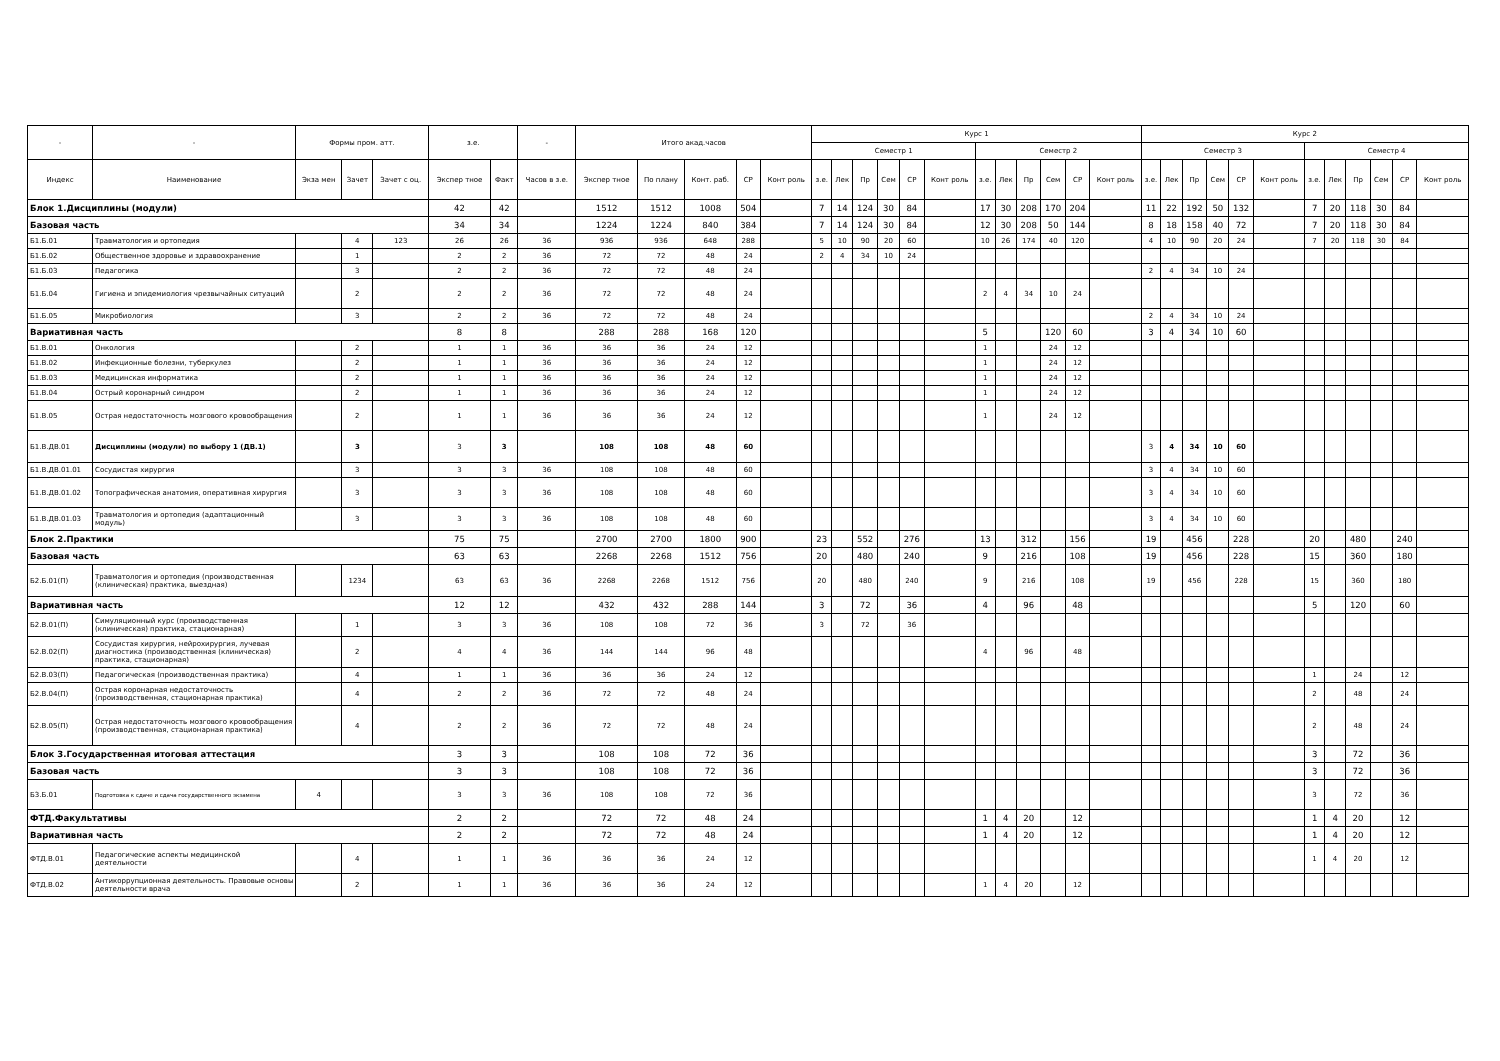| - | - | Формы пром. атт. | | | з.е. | | - | Итого акад.часов | | | | | Курс 1 | | | | | | | | | | | | Курс 2 | | | | | | | | | | | |
| --- | --- | --- | --- | --- | --- | --- | --- | --- | --- | --- | --- | --- | --- | --- | --- | --- | --- | --- | --- | --- | --- | --- | --- | --- | --- | --- | --- | --- | --- | --- | --- | --- | --- | --- | --- | --- |
| | | | | | | | | | | | | | Семестр 1 | | | | | | Семестр 2 | | | | | | Семестр 3 | | | | | | Семестр 4 | | | | | |
| Индекс | Наименование | Экза мен | Зачет | Зачет с оц. | Экспер тное | Факт | Часов в з.е. | Экспер тное | По плану | Конт. раб. | СР | Конт роль | з.е. | Лек | Пр | Сем | СР | Конт роль | з.е. | Лек | Пр | Сем | СР | Конт роль | з.е. | Лек | Пр | Сем | СР | Конт роль | з.е. | Лек | Пр | Сем | СР | Конт роль |
| Блок 1.Дисциплины (модули) | | | | | 42 | 42 | | 1512 | 1512 | 1008 | 504 | | 7 | 14 | 124 | 30 | 84 | | 17 | 30 | 208 | 170 | 204 | | 11 | 22 | 192 | 50 | 132 | | 7 | 20 | 118 | 30 | 84 | |
| Базовая часть | | | | | 34 | 34 | | 1224 | 1224 | 840 | 384 | | 7 | 14 | 124 | 30 | 84 | | 12 | 30 | 208 | 50 | 144 | | 8 | 18 | 158 | 40 | 72 | | 7 | 20 | 118 | 30 | 84 | |
| Б1.Б.01 | Травматология и ортопедия | | 4 | 123 | 26 | 26 | 36 | 936 | 936 | 648 | 288 | | 5 | 10 | 90 | 20 | 60 | | 10 | 26 | 174 | 40 | 120 | | 4 | 10 | 90 | 20 | 24 | | 7 | 20 | 118 | 30 | 84 | |
| Б1.Б.02 | Общественное здоровье и здравоохранение | | 1 | | 2 | 2 | 36 | 72 | 72 | 48 | 24 | | 2 | 4 | 34 | 10 | 24 | | | | | | | | | | | | | | | | | | | |
| Б1.Б.03 | Педагогика | | 3 | | 2 | 2 | 36 | 72 | 72 | 48 | 24 | | | | | | | | | | | | | | 2 | 4 | 34 | 10 | 24 | | | | | | | |
| Б1.Б.04 | Гигиена и эпидемиология чрезвычайных ситуаций | | 2 | | 2 | 2 | 36 | 72 | 72 | 48 | 24 | | | | | | | | 2 | 4 | 34 | 10 | 24 | | | | | | | | | | | | | |
| Б1.Б.05 | Микробиология | | 3 | | 2 | 2 | 36 | 72 | 72 | 48 | 24 | | | | | | | | | | | | | | 2 | 4 | 34 | 10 | 24 | | | | | | | |
| Вариативная часть | | | | | 8 | 8 | | 288 | 288 | 168 | 120 | | | | | | | | 5 | | | 120 | 60 | | 3 | 4 | 34 | 10 | 60 | | | | | | | |
| Б1.В.01 | Онкология | | 2 | | 1 | 1 | 36 | 36 | 36 | 24 | 12 | | | | | | | | 1 | | | 24 | 12 | | | | | | | | | | | | | |
| Б1.В.02 | Инфекционные болезни, туберкулез | | 2 | | 1 | 1 | 36 | 36 | 36 | 24 | 12 | | | | | | | | 1 | | | 24 | 12 | | | | | | | | | | | | | |
| Б1.В.03 | Медицинская информатика | | 2 | | 1 | 1 | 36 | 36 | 36 | 24 | 12 | | | | | | | | 1 | | | 24 | 12 | | | | | | | | | | | | | |
| Б1.В.04 | Острый коронарный синдром | | 2 | | 1 | 1 | 36 | 36 | 36 | 24 | 12 | | | | | | | | 1 | | | 24 | 12 | | | | | | | | | | | | | |
| Б1.В.05 | Острая недостаточность мозгового кровообращения | | 2 | | 1 | 1 | 36 | 36 | 36 | 24 | 12 | | | | | | | | 1 | | | 24 | 12 | | | | | | | | | | | | | |
| Б1.В.ДВ.01 | Дисциплины (модули) по выбору 1 (ДВ.1) | | 3 | | 3 | 3 | | 108 | 108 | 48 | 60 | | | | | | | | | | | | | | 3 | 4 | 34 | 10 | 60 | | | | | | | |
| Б1.В.ДВ.01.01 | Сосудистая хирургия | | 3 | | 3 | 3 | 36 | 108 | 108 | 48 | 60 | | | | | | | | | | | | | | 3 | 4 | 34 | 10 | 60 | | | | | | | |
| Б1.В.ДВ.01.02 | Топографическая анатомия, оперативная хирургия | | 3 | | 3 | 3 | 36 | 108 | 108 | 48 | 60 | | | | | | | | | | | | | | 3 | 4 | 34 | 10 | 60 | | | | | | | |
| Б1.В.ДВ.01.03 | Травматология и ортопедия (адаптационный модуль) | | 3 | | 3 | 3 | 36 | 108 | 108 | 48 | 60 | | | | | | | | | | | | | | 3 | 4 | 34 | 10 | 60 | | | | | | | |
| Блок 2.Практики | | | | | 75 | 75 | | 2700 | 2700 | 1800 | 900 | | 23 | | 552 | | 276 | | 13 | | 312 | | 156 | | 19 | | 456 | | 228 | | 20 | | 480 | | 240 | |
| Базовая часть | | | | | 63 | 63 | | 2268 | 2268 | 1512 | 756 | | 20 | | 480 | | 240 | | 9 | | 216 | | 108 | | 19 | | 456 | | 228 | | 15 | | 360 | | 180 | |
| Б2.Б.01(П) | Травматология и ортопедия (производственная (клиническая) практика, выездная) | | 1234 | | 63 | 63 | 36 | 2268 | 2268 | 1512 | 756 | | 20 | | 480 | | 240 | | 9 | | 216 | | 108 | | 19 | | 456 | | 228 | | 15 | | 360 | | 180 | |
| Вариативная часть | | | | | 12 | 12 | | 432 | 432 | 288 | 144 | | 3 | | 72 | | 36 | | 4 | | 96 | | 48 | | | | | | | | 5 | | 120 | | 60 | |
| Б2.В.01(П) | Симуляционный курс (производственная (клиническая) практика, стационарная) | | 1 | | 3 | 3 | 36 | 108 | 108 | 72 | 36 | | 3 | | 72 | | 36 | | | | | | | | | | | | | | | | | | | |
| Б2.В.02(П) | Сосудистая хирургия, нейрохирургия, лучевая диагностика (производственная (клиническая) практика, стационарная) | | 2 | | 4 | 4 | 36 | 144 | 144 | 96 | 48 | | | | | | | | 4 | | 96 | | 48 | | | | | | | | | | | | | |
| Б2.В.03(П) | Педагогическая (производственная практика) | | 4 | | 1 | 1 | 36 | 36 | 36 | 24 | 12 | | | | | | | | | | | | | | | | | | | | 1 | | 24 | | 12 | |
| Б2.В.04(П) | Острая коронарная недостаточность (производственная, стационарная практика) | | 4 | | 2 | 2 | 36 | 72 | 72 | 48 | 24 | | | | | | | | | | | | | | | | | | | | 2 | | 48 | | 24 | |
| Б2.В.05(П) | Острая недостаточность мозгового кровообращения (производственная, стационарная практика) | | 4 | | 2 | 2 | 36 | 72 | 72 | 48 | 24 | | | | | | | | | | | | | | | | | | | | 2 | | 48 | | 24 | |
| Блок 3.Государственная итоговая аттестация | | | | | 3 | 3 | | 108 | 108 | 72 | 36 | | | | | | | | | | | | | | | | | | | | 3 | | 72 | | 36 | |
| Базовая часть | | | | | 3 | 3 | | 108 | 108 | 72 | 36 | | | | | | | | | | | | | | | | | | | | 3 | | 72 | | 36 | |
| Б3.Б.01 | Подготовка к сдаче и сдача государственного экзамена | 4 | | | 3 | 3 | 36 | 108 | 108 | 72 | 36 | | | | | | | | | | | | | | | | | | | | 3 | | 72 | | 36 | |
| ФТД.Факультативы | | | | | 2 | 2 | | 72 | 72 | 48 | 24 | | | | | | | | 1 | 4 | 20 | | 12 | | | | | | | | 1 | 4 | 20 | | 12 | |
| Вариативная часть | | | | | 2 | 2 | | 72 | 72 | 48 | 24 | | | | | | | | 1 | 4 | 20 | | 12 | | | | | | | | 1 | 4 | 20 | | 12 | |
| ФТД.В.01 | Педагогические аспекты медицинской деятельности | | 4 | | 1 | 1 | 36 | 36 | 36 | 24 | 12 | | | | | | | | | | | | | | | | | | | | 1 | 4 | 20 | | 12 | |
| ФТД.В.02 | Антикоррупционная деятельность. Правовые основы деятельности врача | | 2 | | 1 | 1 | 36 | 36 | 36 | 24 | 12 | | | | | | | | 1 | 4 | 20 | | 12 | | | | | | | | | | | | | |